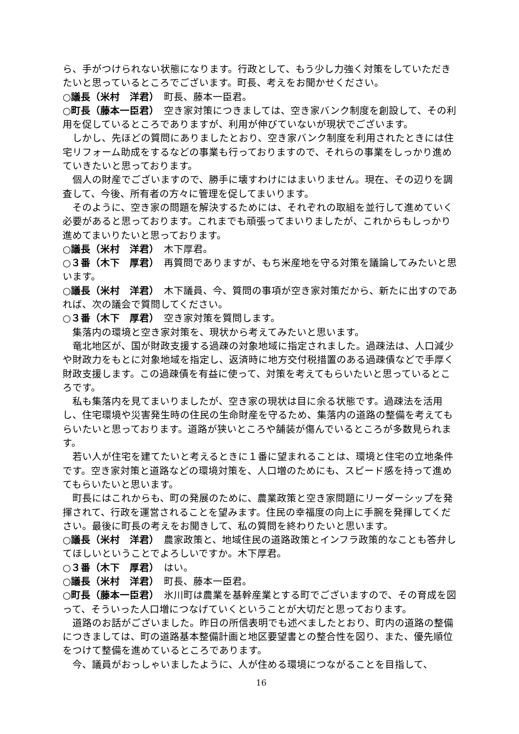ら、手がつけられない状態になります。行政として、もう少し力強く対策をしていただきたいと思っているところでございます。町長、考えをお聞かせください。
○議長（米村　洋君）　町長、藤本一臣君。
○町長（藤本一臣君）　空き家対策につきましては、空き家バンク制度を創設して、その利用を促しているところでありますが、利用が伸びていないが現状でございます。
しかし、先ほどの質問にありましたとおり、空き家バンク制度を利用されたときには住宅リフォーム助成をするなどの事業も行っておりますので、それらの事業をしっかり進めていきたいと思っております。
個人の財産でございますので、勝手に壊すわけにはまいりません。現在、その辺りを調査して、今後、所有者の方々に管理を促してまいります。
そのように、空き家の問題を解決するためには、それぞれの取組を並行して進めていく必要があると思っております。これまでも頑張ってまいりましたが、これからもしっかり進めてまいりたいと思っております。
○議長（米村　洋君）　木下厚君。
○３番（木下　厚君）　再質問でありますが、もち米産地を守る対策を議論してみたいと思います。
○議長（米村　洋君）　木下議員、今、質問の事項が空き家対策だから、新たに出すのであれば、次の議会で質問してください。
○３番（木下　厚君）　空き家対策を質問します。
集落内の環境と空き家対策を、現状から考えてみたいと思います。
竜北地区が、国が財政支援する過疎の対象地域に指定されました。過疎法は、人口減少や財政力をもとに対象地域を指定し、返済時に地方交付税措置のある過疎債などで手厚く財政支援します。この過疎債を有益に使って、対策を考えてもらいたいと思っているところです。
私も集落内を見てまいりましたが、空き家の現状は目に余る状態です。過疎法を活用し、住宅環境や災害発生時の住民の生命財産を守るため、集落内の道路の整備を考えてもらいたいと思っております。道路が狭いところや舗装が傷んでいるところが多数見られます。
若い人が住宅を建てたいと考えるときに１番に望まれることは、環境と住宅の立地条件です。空き家対策と道路などの環境対策を、人口増のためにも、スピード感を持って進めてもらいたいと思います。
町長にはこれからも、町の発展のために、農業政策と空き家問題にリーダーシップを発揮されて、行政を運営されることを望みます。住民の幸福度の向上に手腕を発揮してください。最後に町長の考えをお聞きして、私の質問を終わりたいと思います。
○議長（米村　洋君）　農家政策と、地域住民の道路政策とインフラ政策的なことも答弁してほしいということでよろしいですか。木下厚君。
○３番（木下　厚君）　はい。
○議長（米村　洋君）　町長、藤本一臣君。
○町長（藤本一臣君）　氷川町は農業を基幹産業とする町でございますので、その育成を図って、そういった人口増につなげていくということが大切だと思っております。
道路のお話がございました。昨日の所信表明でも述べましたとおり、町内の道路の整備につきましては、町の道路基本整備計画と地区要望書との整合性を図り、また、優先順位をつけて整備を進めているところであります。
今、議員がおっしゃいましたように、人が住める環境につながることを目指して、
16